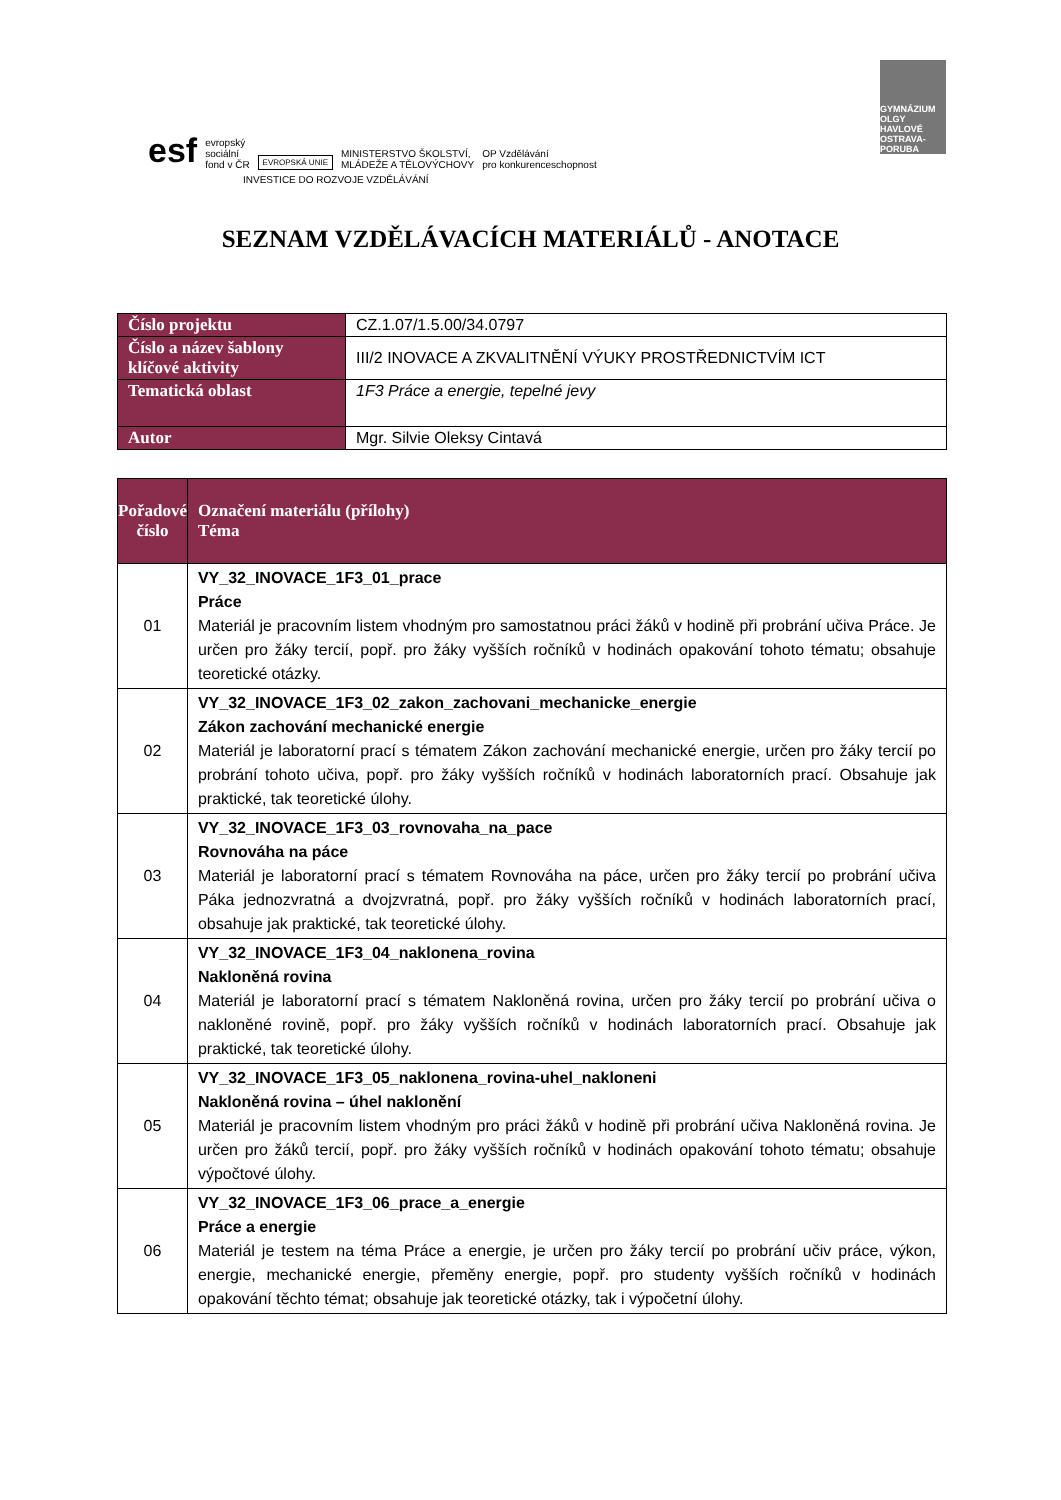esf evropský
sociální
fond v ČR EVROPSKÁ UNIE MINISTERSTVO ŠKOLSTVÍ,
MLÁDEŽE A TĚLOVÝCHOVY OP Vzdělávání
pro konkurenceschopnost
GYMNÁZIUM
OLGY HAVLOVÉ
OSTRAVA-PORUBA
INVESTICE DO ROZVOJE VZDĚLÁVÁNÍ
SEZNAM VZDĚLÁVACÍCH MATERIÁLŮ - ANOTACE
| Číslo projektu | CZ.1.07/1.5.00/34.0797 |
| Číslo a název šablony klíčové aktivity | III/2 INOVACE A ZKVALITNĚNÍ VÝUKY PROSTŘEDNICTVÍM ICT |
| Tematická oblast | 1F3 Práce a energie, tepelné jevy |
| Autor | Mgr. Silvie Oleksy Cintavá |
| Pořadové číslo | Označení materiálu (přílohy) Téma |
| --- | --- |
| 01 | VY_32_INOVACE_1F3_01_prace Práce Materiál je pracovním listem vhodným pro samostatnou práci žáků v hodině při probrání učiva Práce. Je určen pro žáky tercií, popř. pro žáky vyšších ročníků v hodinách opakování tohoto tématu; obsahuje teoretické otázky. |
| 02 | VY_32_INOVACE_1F3_02_zakon_zachovani_mechanicke_energie Zákon zachování mechanické energie Materiál je laboratorní prací s tématem Zákon zachování mechanické energie, určen pro žáky tercií po probrání tohoto učiva, popř. pro žáky vyšších ročníků v hodinách laboratorních prací. Obsahuje jak praktické, tak teoretické úlohy. |
| 03 | VY_32_INOVACE_1F3_03_rovnovaha_na_pace Rovnováha na páce Materiál je laboratorní prací s tématem Rovnováha na páce, určen pro žáky tercií po probrání učiva Páka jednozvratná a dvojzvratná, popř. pro žáky vyšších ročníků v hodinách laboratorních prací, obsahuje jak praktické, tak teoretické úlohy. |
| 04 | VY_32_INOVACE_1F3_04_naklonena_rovina Nakloněná rovina Materiál je laboratorní prací s tématem Nakloněná rovina, určen pro žáky tercií po probrání učiva o nakloněné rovině, popř. pro žáky vyšších ročníků v hodinách laboratorních prací. Obsahuje jak praktické, tak teoretické úlohy. |
| 05 | VY_32_INOVACE_1F3_05_naklonena_rovina-uhel_nakloneni Nakloněná rovina – úhel naklonění Materiál je pracovním listem vhodným pro práci žáků v hodině při probrání učiva Nakloněná rovina. Je určen pro žáků tercií, popř. pro žáky vyšších ročníků v hodinách opakování tohoto tématu; obsahuje výpočtové úlohy. |
| 06 | VY_32_INOVACE_1F3_06_prace_a_energie Práce a energie Materiál je testem na téma Práce a energie, je určen pro žáky tercií po probrání učiv práce, výkon, energie, mechanické energie, přeměny energie, popř. pro studenty vyšších ročníků v hodinách opakování těchto témat; obsahuje jak teoretické otázky, tak i výpočetní úlohy. |